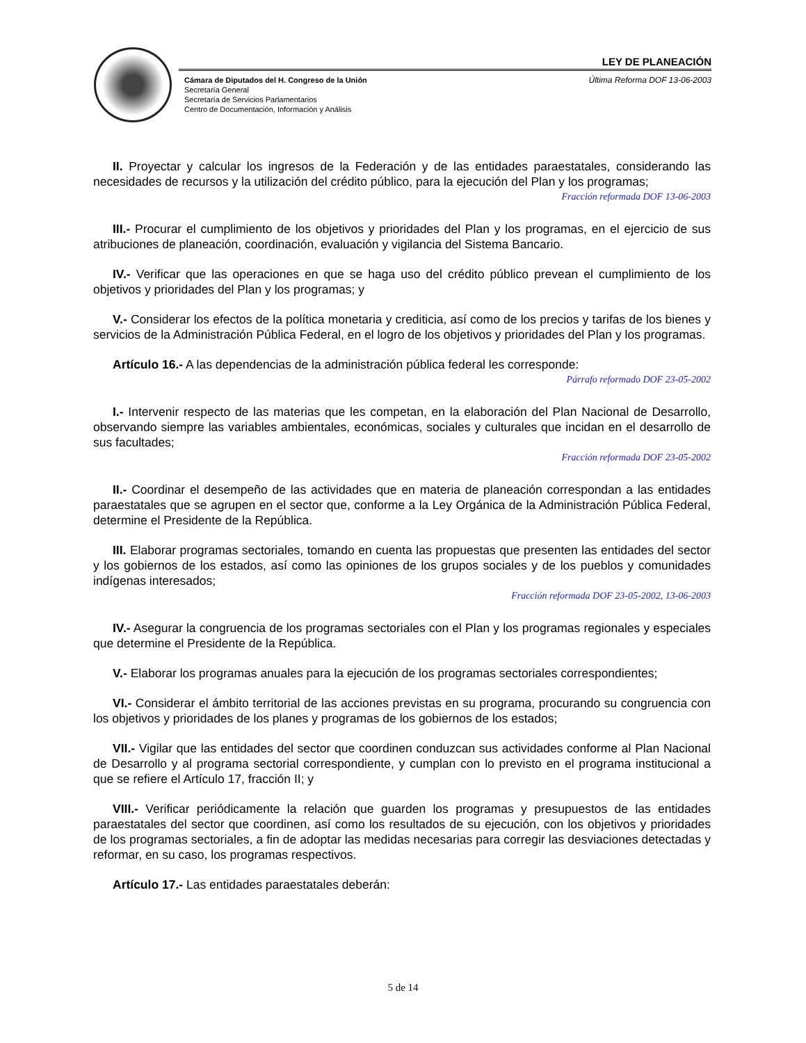LEY DE PLANEACIÓN
Cámara de Diputados del H. Congreso de la Unión
Secretaría General
Secretaría de Servicios Parlamentarios
Centro de Documentación, Información y Análisis
Última Reforma DOF 13-06-2003
II. Proyectar y calcular los ingresos de la Federación y de las entidades paraestatales, considerando las necesidades de recursos y la utilización del crédito público, para la ejecución del Plan y los programas;
Fracción reformada DOF 13-06-2003
III.- Procurar el cumplimiento de los objetivos y prioridades del Plan y los programas, en el ejercicio de sus atribuciones de planeación, coordinación, evaluación y vigilancia del Sistema Bancario.
IV.- Verificar que las operaciones en que se haga uso del crédito público prevean el cumplimiento de los objetivos y prioridades del Plan y los programas; y
V.- Considerar los efectos de la política monetaria y crediticia, así como de los precios y tarifas de los bienes y servicios de la Administración Pública Federal, en el logro de los objetivos y prioridades del Plan y los programas.
Artículo 16.- A las dependencias de la administración pública federal les corresponde:
Párrafo reformado DOF 23-05-2002
I.- Intervenir respecto de las materias que les competan, en la elaboración del Plan Nacional de Desarrollo, observando siempre las variables ambientales, económicas, sociales y culturales que incidan en el desarrollo de sus facultades;
Fracción reformada DOF 23-05-2002
II.- Coordinar el desempeño de las actividades que en materia de planeación correspondan a las entidades paraestatales que se agrupen en el sector que, conforme a la Ley Orgánica de la Administración Pública Federal, determine el Presidente de la República.
III. Elaborar programas sectoriales, tomando en cuenta las propuestas que presenten las entidades del sector y los gobiernos de los estados, así como las opiniones de los grupos sociales y de los pueblos y comunidades indígenas interesados;
Fracción reformada DOF 23-05-2002, 13-06-2003
IV.- Asegurar la congruencia de los programas sectoriales con el Plan y los programas regionales y especiales que determine el Presidente de la República.
V.- Elaborar los programas anuales para la ejecución de los programas sectoriales correspondientes;
VI.- Considerar el ámbito territorial de las acciones previstas en su programa, procurando su congruencia con los objetivos y prioridades de los planes y programas de los gobiernos de los estados;
VII.- Vigilar que las entidades del sector que coordinen conduzcan sus actividades conforme al Plan Nacional de Desarrollo y al programa sectorial correspondiente, y cumplan con lo previsto en el programa institucional a que se refiere el Artículo 17, fracción II; y
VIII.- Verificar periódicamente la relación que guarden los programas y presupuestos de las entidades paraestatales del sector que coordinen, así como los resultados de su ejecución, con los objetivos y prioridades de los programas sectoriales, a fin de adoptar las medidas necesarias para corregir las desviaciones detectadas y reformar, en su caso, los programas respectivos.
Artículo 17.- Las entidades paraestatales deberán:
5 de 14